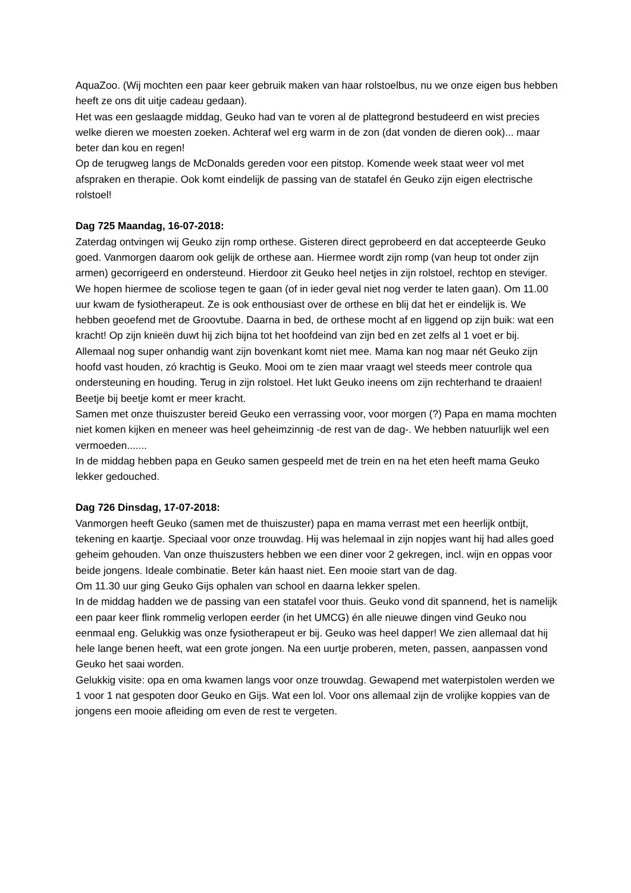AquaZoo. (Wij mochten een paar keer gebruik maken van haar rolstoelbus, nu we onze eigen bus hebben heeft ze ons dit uitje cadeau gedaan).
Het was een geslaagde middag, Geuko had van te voren al de plattegrond bestudeerd en wist precies welke dieren we moesten zoeken. Achteraf wel erg warm in de zon (dat vonden de dieren ook)... maar beter dan kou en regen!
Op de terugweg langs de McDonalds gereden voor een pitstop. Komende week staat weer vol met afspraken en therapie. Ook komt eindelijk de passing van de statafel én Geuko zijn eigen electrische rolstoel!
Dag 725 Maandag, 16-07-2018:
Zaterdag ontvingen wij Geuko zijn romp orthese. Gisteren direct geprobeerd en dat accepteerde Geuko goed. Vanmorgen daarom ook gelijk de orthese aan. Hiermee wordt zijn romp (van heup tot onder zijn armen) gecorrigeerd en ondersteund. Hierdoor zit Geuko heel netjes in zijn rolstoel, rechtop en steviger. We hopen hiermee de scoliose tegen te gaan (of in ieder geval niet nog verder te laten gaan). Om 11.00 uur kwam de fysiotherapeut. Ze is ook enthousiast over de orthese en blij dat het er eindelijk is. We hebben geoefend met de Groovtube. Daarna in bed, de orthese mocht af en liggend op zijn buik: wat een kracht! Op zijn knieën duwt hij zich bijna tot het hoofdeind van zijn bed en zet zelfs al 1 voet er bij. Allemaal nog super onhandig want zijn bovenkant komt niet mee. Mama kan nog maar nét Geuko zijn hoofd vast houden, zó krachtig is Geuko. Mooi om te zien maar vraagt wel steeds meer controle qua ondersteuning en houding. Terug in zijn rolstoel. Het lukt Geuko ineens om zijn rechterhand te draaien! Beetje bij beetje komt er meer kracht.
Samen met onze thuiszuster bereid Geuko een verrassing voor, voor morgen (?) Papa en mama mochten niet komen kijken en meneer was heel geheimzinnig -de rest van de dag-. We hebben natuurlijk wel een vermoeden.......
In de middag hebben papa en Geuko samen gespeeld met de trein en na het eten heeft mama Geuko lekker gedouched.
Dag 726 Dinsdag, 17-07-2018:
Vanmorgen heeft Geuko (samen met de thuiszuster) papa en mama verrast met een heerlijk ontbijt, tekening en kaartje. Speciaal voor onze trouwdag. Hij was helemaal in zijn nopjes want hij had alles goed geheim gehouden. Van onze thuiszusters hebben we een diner voor 2 gekregen, incl. wijn en oppas voor beide jongens. Ideale combinatie. Beter kán haast niet. Een mooie start van de dag.
Om 11.30 uur ging Geuko Gijs ophalen van school en daarna lekker spelen.
In de middag hadden we de passing van een statafel voor thuis. Geuko vond dit spannend, het is namelijk een paar keer flink rommelig verlopen eerder (in het UMCG) én alle nieuwe dingen vind Geuko nou eenmaal eng. Gelukkig was onze fysiotherapeut er bij. Geuko was heel dapper! We zien allemaal dat hij hele lange benen heeft, wat een grote jongen. Na een uurtje proberen, meten, passen, aanpassen vond Geuko het saai worden.
Gelukkig visite: opa en oma kwamen langs voor onze trouwdag. Gewapend met waterpistolen werden we 1 voor 1 nat gespoten door Geuko en Gijs. Wat een lol. Voor ons allemaal zijn de vrolijke koppies van de jongens een mooie afleiding om even de rest te vergeten.